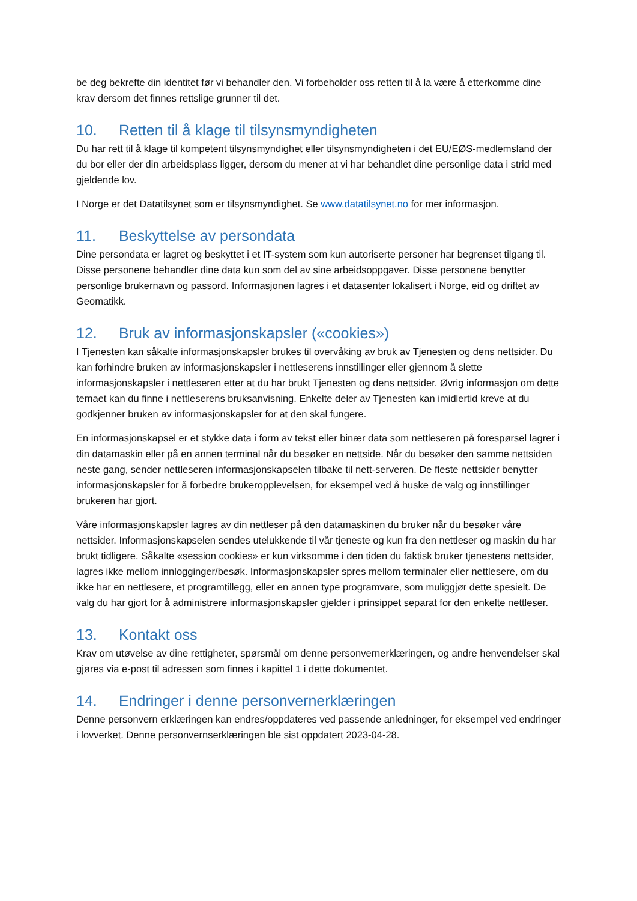be deg bekrefte din identitet før vi behandler den. Vi forbeholder oss retten til å la være å etterkomme dine krav dersom det finnes rettslige grunner til det.
10. Retten til å klage til tilsynsmyndigheten
Du har rett til å klage til kompetent tilsynsmyndighet eller tilsynsmyndigheten i det EU/EØS-medlemsland der du bor eller der din arbeidsplass ligger, dersom du mener at vi har behandlet dine personlige data i strid med gjeldende lov.
I Norge er det Datatilsynet som er tilsynsmyndighet. Se www.datatilsynet.no for mer informasjon.
11. Beskyttelse av persondata
Dine persondata er lagret og beskyttet i et IT-system som kun autoriserte personer har begrenset tilgang til. Disse personene behandler dine data kun som del av sine arbeidsoppgaver. Disse personene benytter personlige brukernavn og passord. Informasjonen lagres i et datasenter lokalisert i Norge, eid og driftet av Geomatikk.
12. Bruk av informasjonskapsler («cookies»)
I Tjenesten kan såkalte informasjonskapsler brukes til overvåking av bruk av Tjenesten og dens nettsider. Du kan forhindre bruken av informasjonskapsler i nettleserens innstillinger eller gjennom å slette informasjonskapsler i nettleseren etter at du har brukt Tjenesten og dens nettsider. Øvrig informasjon om dette temaet kan du finne i nettleserens bruksanvisning. Enkelte deler av Tjenesten kan imidlertid kreve at du godkjenner bruken av informasjonskapsler for at den skal fungere.
En informasjonskapsel er et stykke data i form av tekst eller binær data som nettleseren på forespørsel lagrer i din datamaskin eller på en annen terminal når du besøker en nettside. Når du besøker den samme nettsiden neste gang, sender nettleseren informasjonskapselen tilbake til nett-serveren. De fleste nettsider benytter informasjonskapsler for å forbedre brukeropplevelsen, for eksempel ved å huske de valg og innstillinger brukeren har gjort.
Våre informasjonskapsler lagres av din nettleser på den datamaskinen du bruker når du besøker våre nettsider. Informasjonskapselen sendes utelukkende til vår tjeneste og kun fra den nettleser og maskin du har brukt tidligere. Såkalte «session cookies» er kun virksomme i den tiden du faktisk bruker tjenestens nettsider, lagres ikke mellom innlogginger/besøk. Informasjonskapsler spres mellom terminaler eller nettlesere, om du ikke har en nettlesere, et programtillegg, eller en annen type programvare, som muliggjør dette spesielt. De valg du har gjort for å administrere informasjonskapsler gjelder i prinsippet separat for den enkelte nettleser.
13. Kontakt oss
Krav om utøvelse av dine rettigheter, spørsmål om denne personvernerklæringen, og andre henvendelser skal gjøres via e-post til adressen som finnes i kapittel 1 i dette dokumentet.
14. Endringer i denne personvernerklæringen
Denne personvern erklæringen kan endres/oppdateres ved passende anledninger, for eksempel ved endringer i lovverket. Denne personvernserklæringen ble sist oppdatert 2023-04-28.